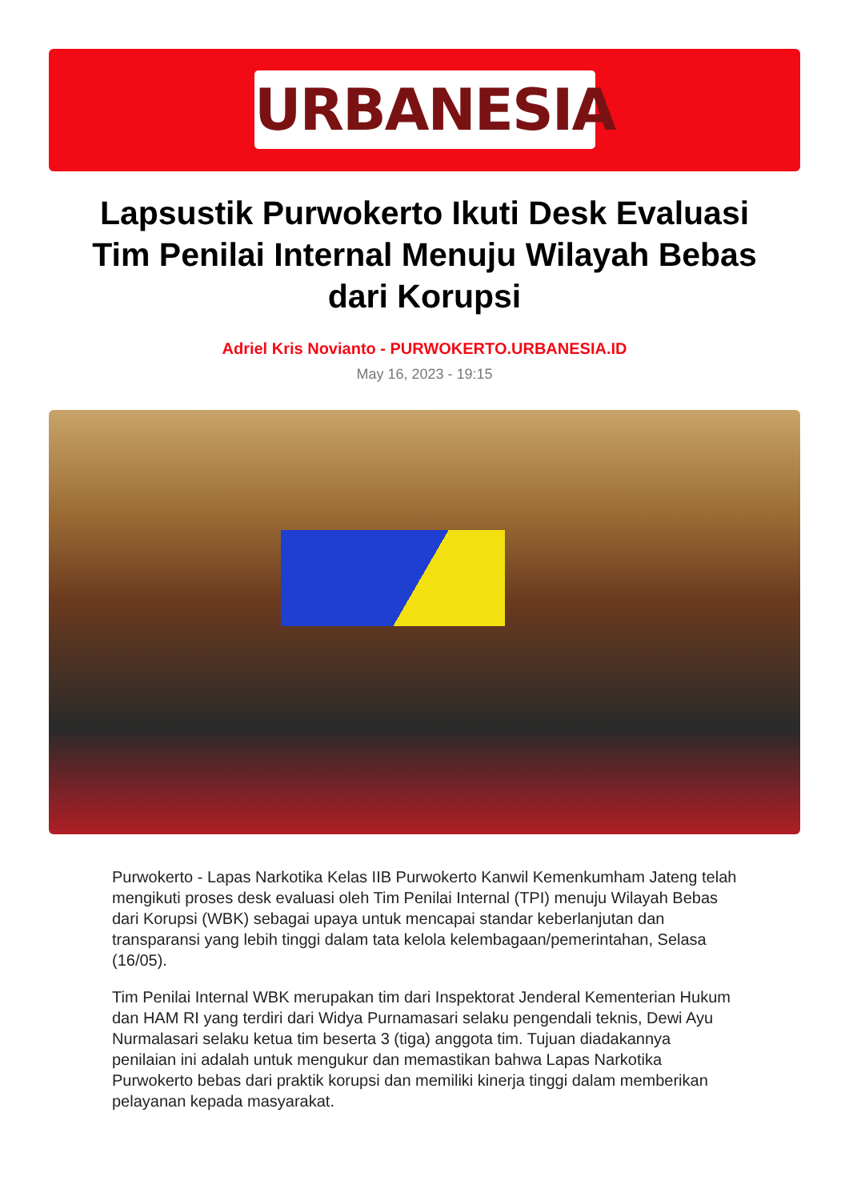URBANESIA
Lapsustik Purwokerto Ikuti Desk Evaluasi Tim Penilai Internal Menuju Wilayah Bebas dari Korupsi
Adriel Kris Novianto - PURWOKERTO.URBANESIA.ID
May 16, 2023 - 19:15
Purwokerto - Lapas Narkotika Kelas IIB Purwokerto Kanwil Kemenkumham Jateng telah mengikuti proses desk evaluasi oleh Tim Penilai Internal (TPI) menuju Wilayah Bebas dari Korupsi (WBK) sebagai upaya untuk mencapai standar keberlanjutan dan transparansi yang lebih tinggi dalam tata kelola kelembagaan/pemerintahan, Selasa (16/05).
Tim Penilai Internal WBK merupakan tim dari Inspektorat Jenderal Kementerian Hukum dan HAM RI yang terdiri dari Widya Purnamasari selaku pengendali teknis, Dewi Ayu Nurmalasari selaku ketua tim beserta 3 (tiga) anggota tim. Tujuan diadakannya penilaian ini adalah untuk mengukur dan memastikan bahwa Lapas Narkotika Purwokerto bebas dari praktik korupsi dan memiliki kinerja tinggi dalam memberikan pelayanan kepada masyarakat.